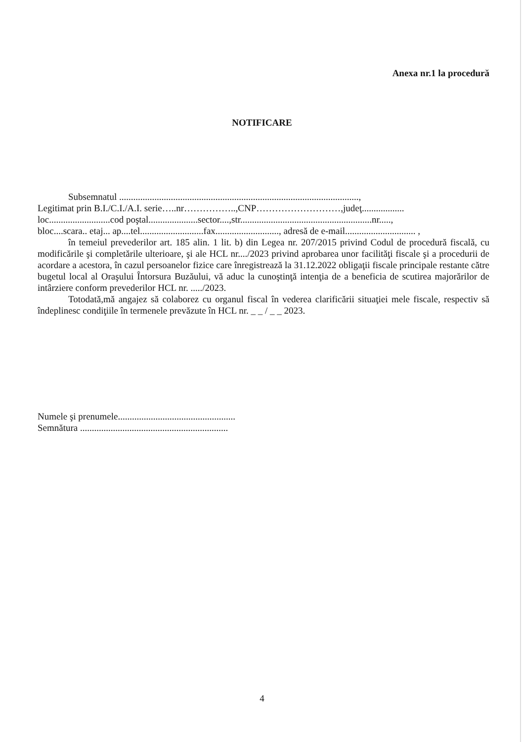Anexa nr.1 la procedură
NOTIFICARE
Subsemnatul ......................................................................................................,
Legitimat prin B.I./C.I./A.I. serie…..nr……………..,CNP………………………,judeţ..................
loc..........................cod poştal.....................sector....,str........................................................nr.....,
bloc....scara.. etaj... ap....tel...........................fax..........................., adresă de e-mail.............................. ,
în temeiul prevederilor art. 185 alin. 1 lit. b) din Legea nr. 207/2015 privind Codul de procedură fiscală, cu modificările şi completările ulterioare, şi ale HCL nr..../2023 privind aprobarea unor facilităţi fiscale şi a procedurii de acordare a acestora, în cazul persoanelor fizice care înregistrează la 31.12.2022 obligaţii fiscale principale restante către bugetul local al Oraşului Întorsura Buzăului, vă aduc la cunoştinţă intenţia de a beneficia de scutirea majorărilor de intârziere conform prevederilor HCL nr. ...../2023.
Totodată,mă angajez să colaborez cu organul fiscal în vederea clarificării situaţiei mele fiscale, respectiv să îndeplinesc condiţiile în termenele prevăzute în HCL nr. _ _ / _ _ 2023.
Numele şi prenumele..................................................
Semnătura ...............................................................
4